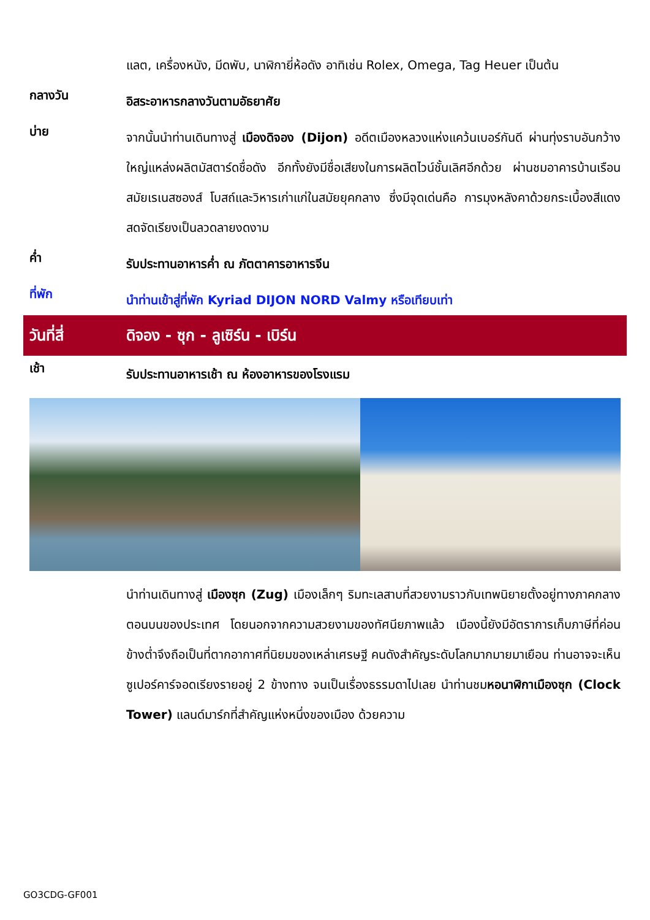แลต, เครื่องหนัง, มีดพับ, นาฬิกายี่ห้อดัง อาทิเช่น Rolex, Omega, Tag Heuer เป็นต้น
กลางวัน
อิสระอาหารกลางวันตามอัธยาศัย
บ่าย
จากนั้นนำท่านเดินทางสู่ เมืองดิจอง (Dijon) อดีตเมืองหลวงแห่งแคว้นเบอร์กันดี ผ่านทุ่งราบอันกว้างใหญ่แหล่งผลิตมัสตาร์ดชื่อดัง อีกทั้งยังมีชื่อเสียงในการผลิตไวน์ชั้นเลิศอีกด้วย ผ่านชมอาคารบ้านเรือนสมัยเรเนสซองส์ โบสถ์และวิหารเก่าแก่ในสมัยยุคกลาง ซึ่งมีจุดเด่นคือ การมุงหลังคาด้วยกระเบื้องสีแดงสดจัดเรียงเป็นลวดลายงดงาม
ค่ำ
รับประทานอาหารค่ำ ณ ภัตตาคารอาหารจีน
ที่พัก
นำท่านเข้าสู่ที่พัก Kyriad DIJON NORD Valmy หรือเทียบเท่า
วันที่สี่
ดิจอง - ซุก - ลูเซิร์น - เบิร์น
เช้า
รับประทานอาหารเช้า ณ ห้องอาหารของโรงแรม
นำท่านเดินทางสู่ เมืองซุก (Zug) เมืองเล็กๆ ริมทะเลสาบที่สวยงามราวกับเทพนิยายตั้งอยู่ทางภาคกลางตอนบนของประเทศ โดยนอกจากความสวยงามของทัศนียภาพแล้ว เมืองนี้ยังมีอัตราการเก็บภาษีที่ค่อนข้างต่ำจึงถือเป็นที่ตากอากาศที่นิยมของเหล่าเศรษฐี คนดังสำคัญระดับโลกมากมายมาเยือน ท่านอาจจะเห็นซูเปอร์คาร์จอดเรียงรายอยู่ 2 ข้างทาง จนเป็นเรื่องธรรมดาไปเลย นำท่านชมหอนาฬิกาเมืองซุก (Clock Tower) แลนด์มาร์กที่สำคัญแห่งหนึ่งของเมือง ด้วยความ
GO3CDG-GF001